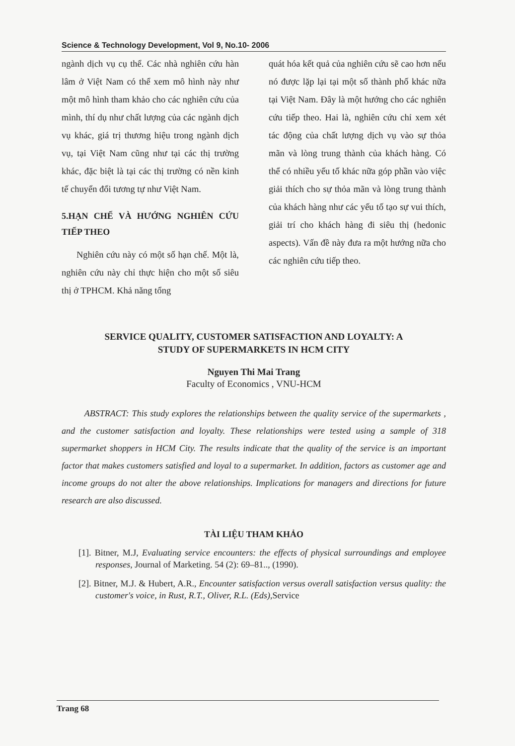Science & Technology Development, Vol 9, No.10- 2006
ngành dịch vụ cụ thể. Các nhà nghiên cứu hàn lâm ở Việt Nam có thể xem mô hình này như một mô hình tham khảo cho các nghiên cứu của mình, thí dụ như chất lượng của các ngành dịch vụ khác, giá trị thương hiệu trong ngành dịch vụ, tại Việt Nam cũng như tại các thị trường khác, đặc biệt là tại các thị trường có nền kinh tế chuyển đổi tương tự như Việt Nam.
5.HẠN CHẾ VÀ HƯỚNG NGHIÊN CỨU TIẾP THEO
Nghiên cứu này có một số hạn chế. Một là, nghiên cứu này chỉ thực hiện cho một số siêu thị ở TPHCM. Khả năng tổng
quát hóa kết quả của nghiên cứu sẽ cao hơn nếu nó được lặp lại tại một số thành phố khác nữa tại Việt Nam. Đây là một hướng cho các nghiên cứu tiếp theo. Hai là, nghiên cứu chỉ xem xét tác động của chất lượng dịch vụ vào sự thỏa mãn và lòng trung thành của khách hàng. Có thể có nhiều yếu tố khác nữa góp phần vào việc giải thích cho sự thỏa mãn và lòng trung thành của khách hàng như các yếu tố tạo sự vui thích, giải trí cho khách hàng đi siêu thị (hedonic aspects). Vấn đề này đưa ra một hướng nữa cho các nghiên cứu tiếp theo.
SERVICE QUALITY, CUSTOMER SATISFACTION AND LOYALTY: A
STUDY OF SUPERMARKETS IN HCM CITY
Nguyen Thi Mai Trang
Faculty of Economics , VNU-HCM
ABSTRACT: This study explores the relationships between the quality service of the supermarkets , and the customer satisfaction and loyalty. These relationships were tested using a sample of 318 supermarket shoppers in HCM City. The results indicate that the quality of the service is an important factor that makes customers satisfied and loyal to a supermarket. In addition, factors as customer age and income groups do not alter the above relationships. Implications for managers and directions for future research are also discussed.
TÀI LIỆU THAM KHẢO
[1]. Bitner, M.J, Evaluating service encounters: the effects of physical surroundings and employee responses, Journal of Marketing. 54 (2): 69–81.., (1990).
[2]. Bitner, M.J. & Hubert, A.R., Encounter satisfaction versus overall satisfaction versus quality: the customer's voice, in Rust, R.T., Oliver, R.L. (Eds),Service
Trang 68